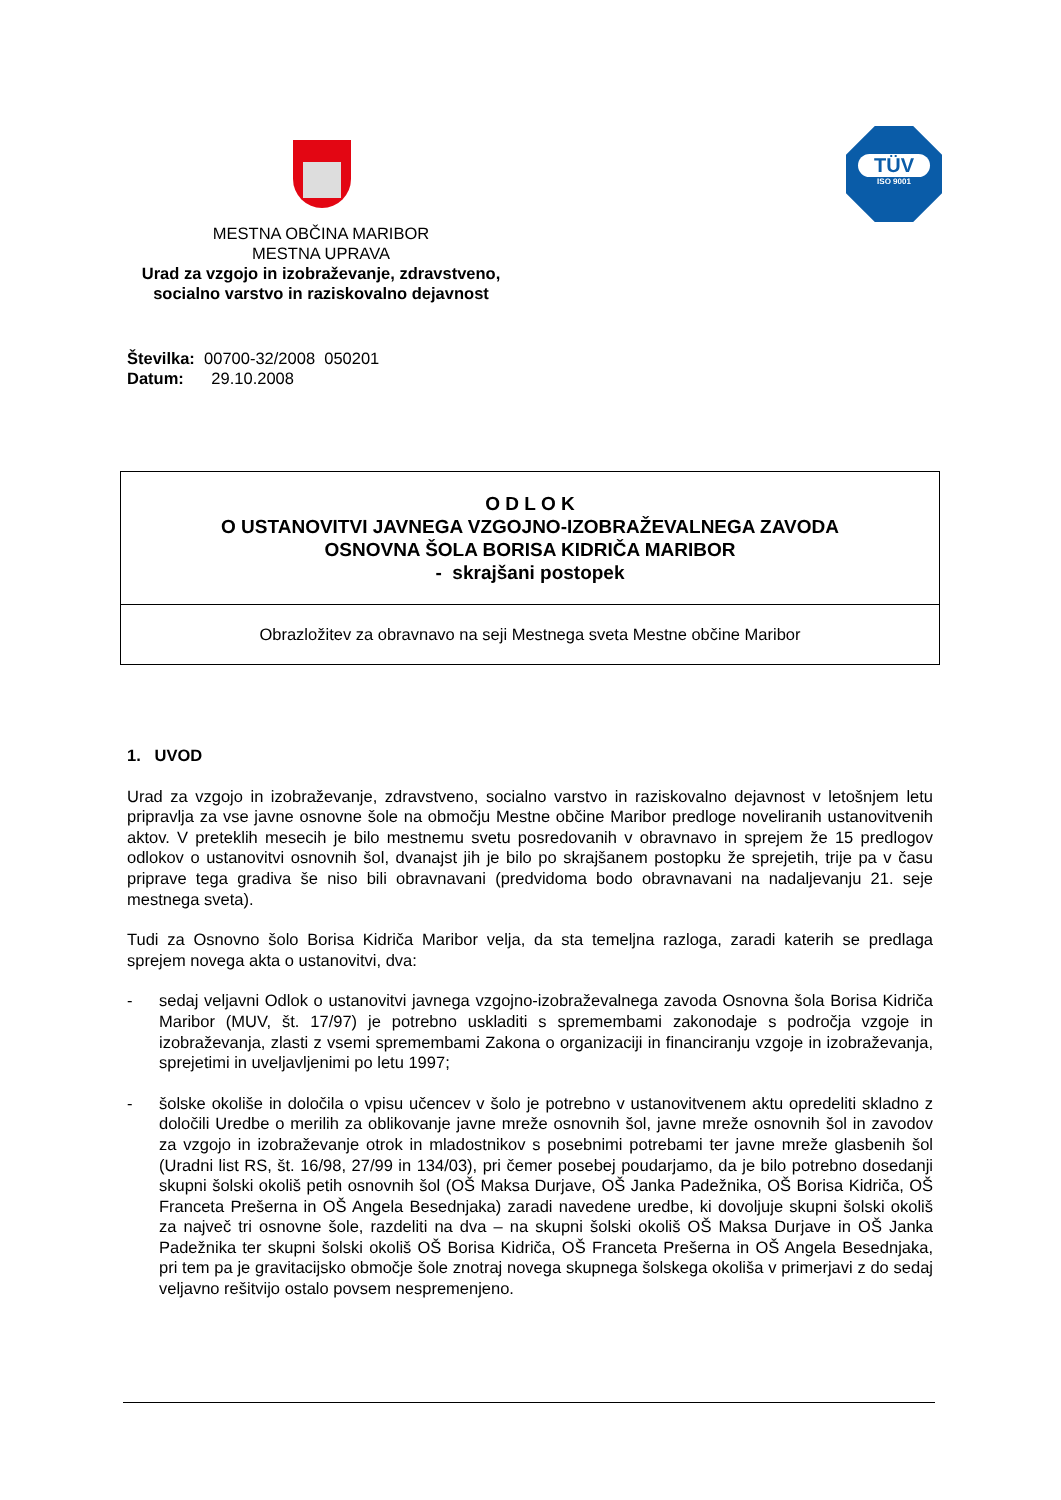TÜV
ISO 9001
MESTNA OBČINA MARIBOR
MESTNA UPRAVA
Urad za vzgojo in izobraževanje, zdravstveno, socialno varstvo in raziskovalno dejavnost
Številka: 00700-32/2008 050201
Datum: 29.10.2008
O D L O K
O USTANOVITVI JAVNEGA VZGOJNO-IZOBRAŽEVALNEGA ZAVODA
OSNOVNA ŠOLA BORISA KIDRIČA MARIBOR
- skrajšani postopek
Obrazložitev za obravnavo na seji Mestnega sveta Mestne občine Maribor
1. UVOD
Urad za vzgojo in izobraževanje, zdravstveno, socialno varstvo in raziskovalno dejavnost v letošnjem letu pripravlja za vse javne osnovne šole na območju Mestne občine Maribor predloge noveliranih ustanovitvenih aktov. V preteklih mesecih je bilo mestnemu svetu posredovanih v obravnavo in sprejem že 15 predlogov odlokov o ustanovitvi osnovnih šol, dvanajst jih je bilo po skrajšanem postopku že sprejetih, trije pa v času priprave tega gradiva še niso bili obravnavani (predvidoma bodo obravnavani na nadaljevanju 21. seje mestnega sveta).
Tudi za Osnovno šolo Borisa Kidriča Maribor velja, da sta temeljna razloga, zaradi katerih se predlaga sprejem novega akta o ustanovitvi, dva:
- sedaj veljavni Odlok o ustanovitvi javnega vzgojno-izobraževalnega zavoda Osnovna šola Borisa Kidriča Maribor (MUV, št. 17/97) je potrebno uskladiti s spremembami zakonodaje s področja vzgoje in izobraževanja, zlasti z vsemi spremembami Zakona o organizaciji in financiranju vzgoje in izobraževanja, sprejetimi in uveljavljenimi po letu 1997;
- šolske okoliše in določila o vpisu učencev v šolo je potrebno v ustanovitvenem aktu opredeliti skladno z določili Uredbe o merilih za oblikovanje javne mreže osnovnih šol, javne mreže osnovnih šol in zavodov za vzgojo in izobraževanje otrok in mladostnikov s posebnimi potrebami ter javne mreže glasbenih šol (Uradni list RS, št. 16/98, 27/99 in 134/03), pri čemer posebej poudarjamo, da je bilo potrebno dosedanji skupni šolski okoliš petih osnovnih šol (OŠ Maksa Durjave, OŠ Janka Padežnika, OŠ Borisa Kidriča, OŠ Franceta Prešerna in OŠ Angela Besednjaka) zaradi navedene uredbe, ki dovoljuje skupni šolski okoliš za največ tri osnovne šole, razdeliti na dva – na skupni šolski okoliš OŠ Maksa Durjave in OŠ Janka Padežnika ter skupni šolski okoliš OŠ Borisa Kidriča, OŠ Franceta Prešerna in OŠ Angela Besednjaka, pri tem pa je gravitacijsko območje šole znotraj novega skupnega šolskega okoliša v primerjavi z do sedaj veljavno rešitvijo ostalo povsem nespremenjeno.